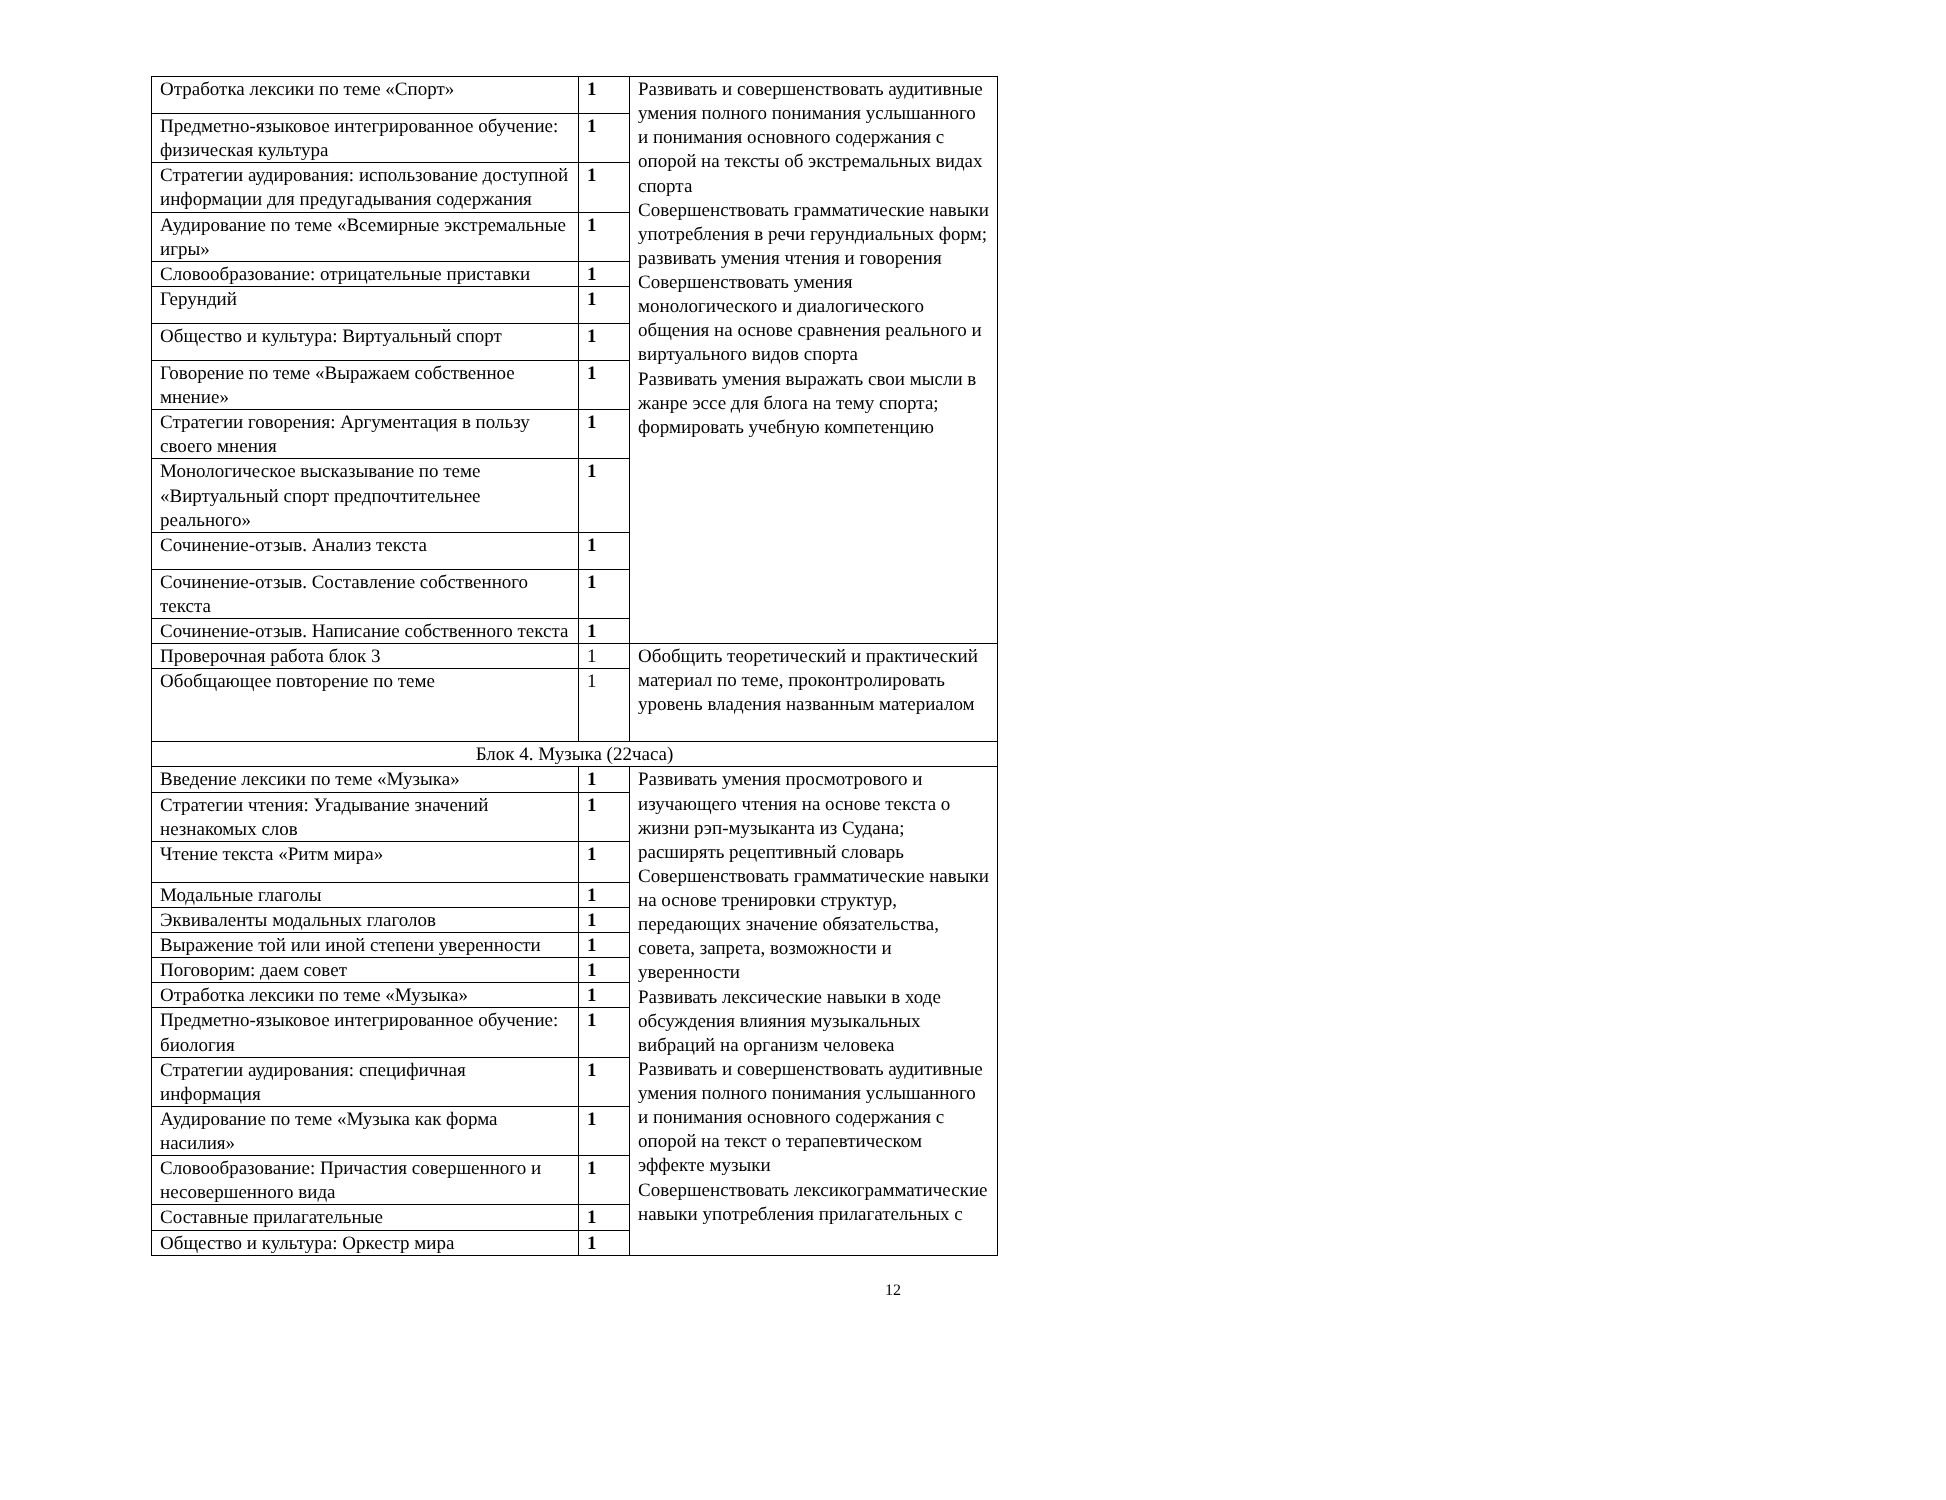| Отработка лексики по теме «Спорт» | 1 | Развивать и совершенствовать аудитивные умения полного понимания услышанного и понимания основного содержания с опорой на тексты об экстремальных видах спорта Совершенствовать грамматические навыки употребления в речи герундиальных форм; развивать умения чтения и говорения Совершенствовать умения монологического и диалогического общения на основе сравнения реального и виртуального видов спорта Развивать умения выражать свои мысли в жанре эссе для блога на тему спорта; формировать учебную компетенцию |
| Предметно-языковое интегрированное обучение: физическая культура | 1 | |
| Стратегии аудирования: использование доступной информации для предугадывания содержания | 1 | |
| Аудирование по теме «Всемирные экстремальные игры» | 1 | |
| Словообразование: отрицательные приставки | 1 | |
| Герундий | 1 | |
| Общество и культура: Виртуальный спорт | 1 | |
| Говорение по теме «Выражаем собственное мнение» | 1 | |
| Стратегии говорения: Аргументация в пользу своего мнения | 1 | |
| Монологическое высказывание по теме «Виртуальный спорт предпочтительнее реального» | 1 | |
| Сочинение-отзыв. Анализ текста | 1 | |
| Сочинение-отзыв. Составление собственного текста | 1 | |
| Сочинение-отзыв. Написание собственного текста | 1 | |
| Проверочная работа блок 3 | 1 | Обобщить теоретический и практический материал по теме, проконтролировать уровень владения названным материалом |
| Обобщающее повторение по теме | 1 | |
| Блок 4. Музыка (22часа) | | |
| Введение лексики по теме «Музыка» | 1 | Развивать умения просмотрового и изучающего чтения на основе текста о жизни рэп-музыканта из Судана; расширять рецептивный словарь Совершенствовать грамматические навыки на основе тренировки структур, передающих значение обязательства, совета, запрета, возможности и уверенности Развивать лексические навыки в ходе обсуждения влияния музыкальных вибраций на организм человека Развивать и совершенствовать аудитивные умения полного понимания услышанного и понимания основного содержания с опорой на текст о терапевтическом эффекте музыки Совершенствовать лексикограмматические навыки употребления прилагательных с |
| Стратегии чтения: Угадывание значений незнакомых слов | 1 | |
| Чтение текста «Ритм мира» | 1 | |
| Модальные глаголы | 1 | |
| Эквиваленты модальных глаголов | 1 | |
| Выражение той или иной степени уверенности | 1 | |
| Поговорим: даем совет | 1 | |
| Отработка лексики по теме «Музыка» | 1 | |
| Предметно-языковое интегрированное обучение: биология | 1 | |
| Стратегии аудирования: специфичная информация | 1 | |
| Аудирование по теме «Музыка как форма насилия» | 1 | |
| Словообразование: Причастия совершенного и несовершенного вида | 1 | |
| Составные прилагательные | 1 | |
| Общество и культура: Оркестр мира | 1 | |
12